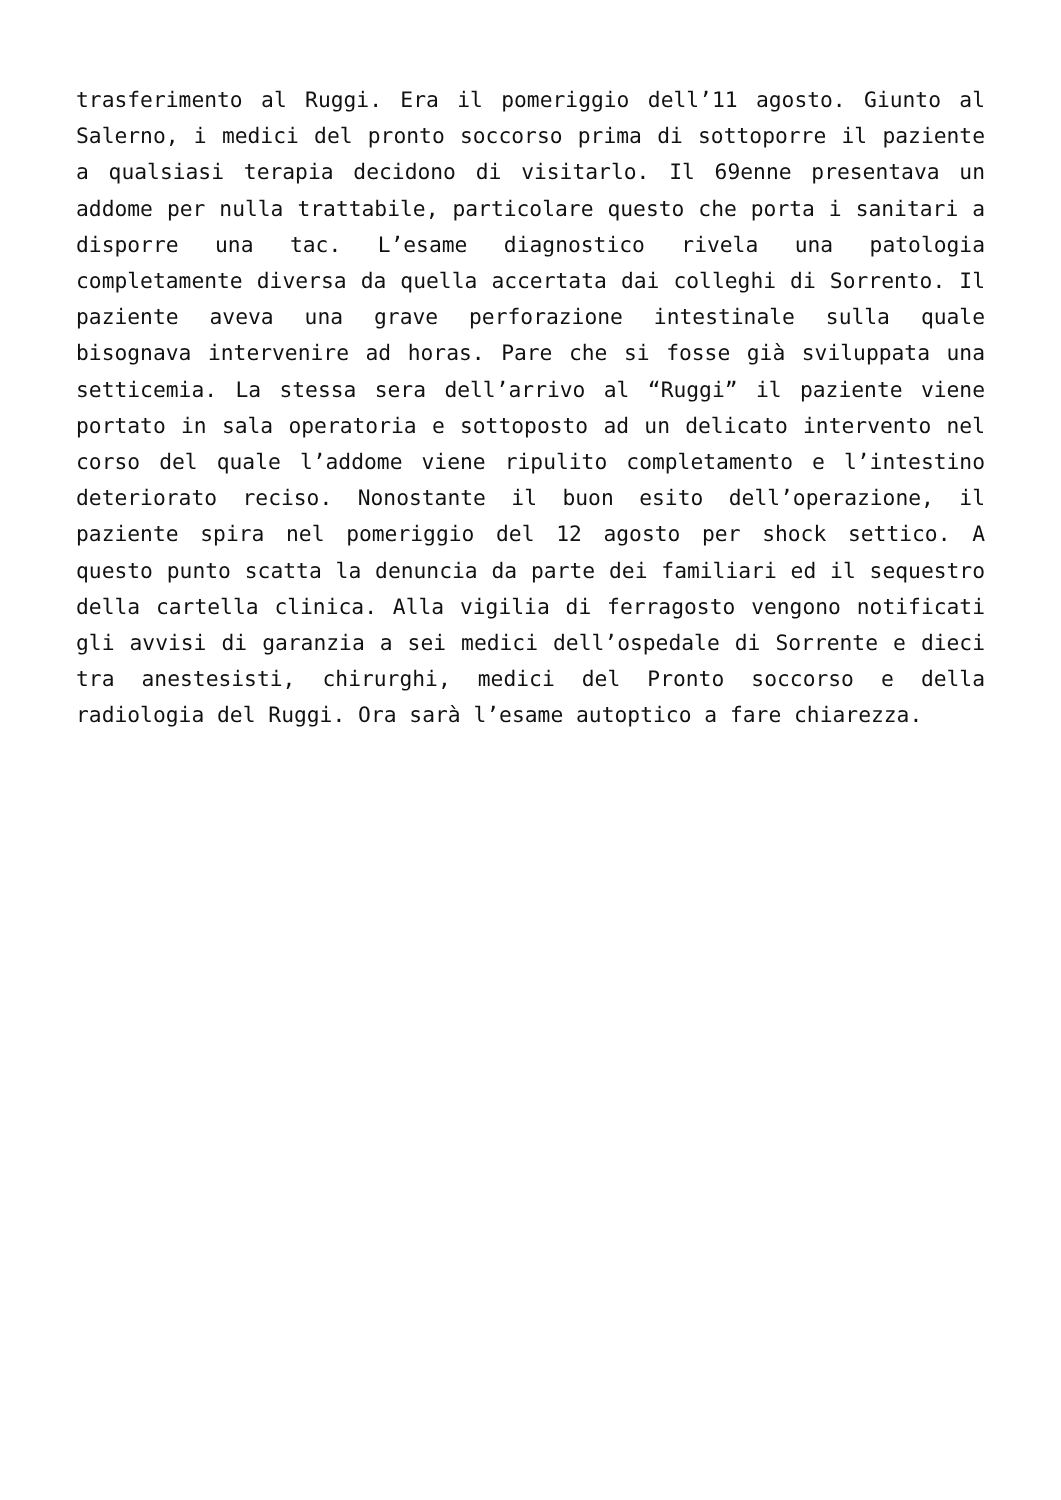trasferimento al Ruggi. Era il pomeriggio dell’11 agosto. Giunto al Salerno, i medici del pronto soccorso prima di sottoporre il paziente a qualsiasi terapia decidono di visitarlo. Il 69enne presentava un addome per nulla trattabile, particolare questo che porta i sanitari a disporre una tac. L’esame diagnostico rivela una patologia completamente diversa da quella accertata dai colleghi di Sorrento. Il paziente aveva una grave perforazione intestinale sulla quale bisognava intervenire ad horas. Pare che si fosse già sviluppata una setticemia. La stessa sera dell’arrivo al “Ruggi” il paziente viene portato in sala operatoria e sottoposto ad un delicato intervento nel corso del quale l’addome viene ripulito completamento e l’intestino deteriorato reciso. Nonostante il buon esito dell’operazione, il paziente spira nel pomeriggio del 12 agosto per shock settico. A questo punto scatta la denuncia da parte dei familiari ed il sequestro della cartella clinica. Alla vigilia di ferragosto vengono notificati gli avvisi di garanzia a sei medici dell’ospedale di Sorrente e dieci tra anestesisti, chirurghi, medici del Pronto soccorso e della radiologia del Ruggi. Ora sarà l’esame autoptico a fare chiarezza.